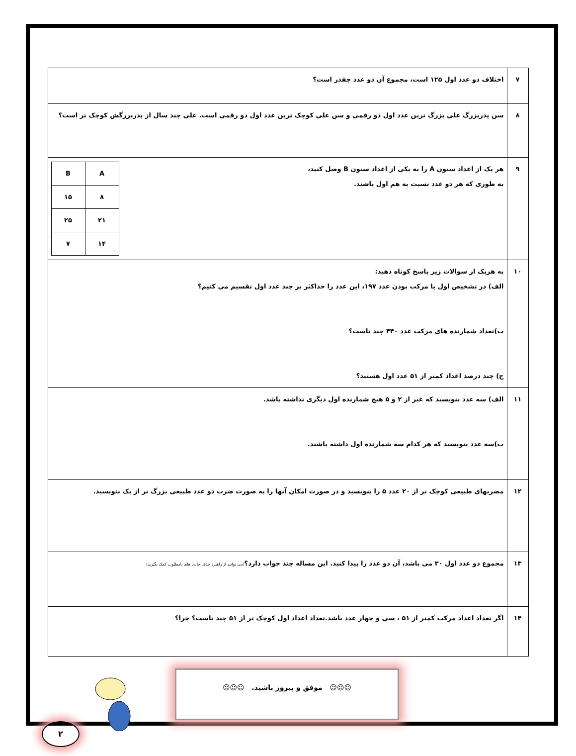| ۷ | اختلاف دو عدد اول ۱۲۵ است، مجموع آن دو عدد چقدر است؟ |
| ۸ | سن پدربزرگ علی بزرگ ترین عدد اول دو رقمی و سن علی کوچک ترین عدد اول دو رقمی است. علی چند سال از پدربزرگش کوچک تر است؟ |
| ۹ | / A / B / / ۸ / ۱۵ / / ۲۱ / ۲۵ / / ۱۴ / ۷ / هر یک از اعداد ستون A را به یکی از اعداد ستون B وصل کنید، به طوری که هر دو عدد نسبت به هم اول باشند. |
| ۱۰ | به هریک از سوالات زیر پاسخ کوتاه دهید: الف) در تشخیص اول یا مرکب بودن عدد ۱۹۷، این عدد را حداکثر بر چند عدد اول تقسیم می کنیم؟ ب)تعداد شمارنده های مرکب عدد ۴۴۰ چند تاست؟ ج) چند درصد اعداد کمتر از ۵۱ عدد اول هستند؟ |
| ۱۱ | الف) سه عدد بنویسید که غیر از ۲ و ۵ هیچ شمارنده اول دیگری نداشته باشد. ب)سه عدد بنویسید که هر کدام سه شمارنده اول داشته باشند. |
| ۱۲ | مضربهای طبیعی کوچک تر از ۲۰ عدد ۵ را بنویسید و در صورت امکان آنها را به صورت ضرب دو عدد طبیعی بزرگ تر از یک بنویسید. |
| ۱۳ | مجموع دو عدد اول ۳۰ می باشد، آن دو عدد را پیدا کنید. این مساله چند جواب دارد؟ (می توانید از راهبرد حذف حالت های نامطلوب کمک بگیرید) |
| ۱۴ | اگر تعداد اعداد مرکب کمتر از ۵۱ ، سی و چهار عدد باشد.تعداد اعداد اول کوچک تر از ۵۱ چند تاست؟ چرا؟ |
☺☺☺ موفق و پیروز باشید. ☺☺☺
۲